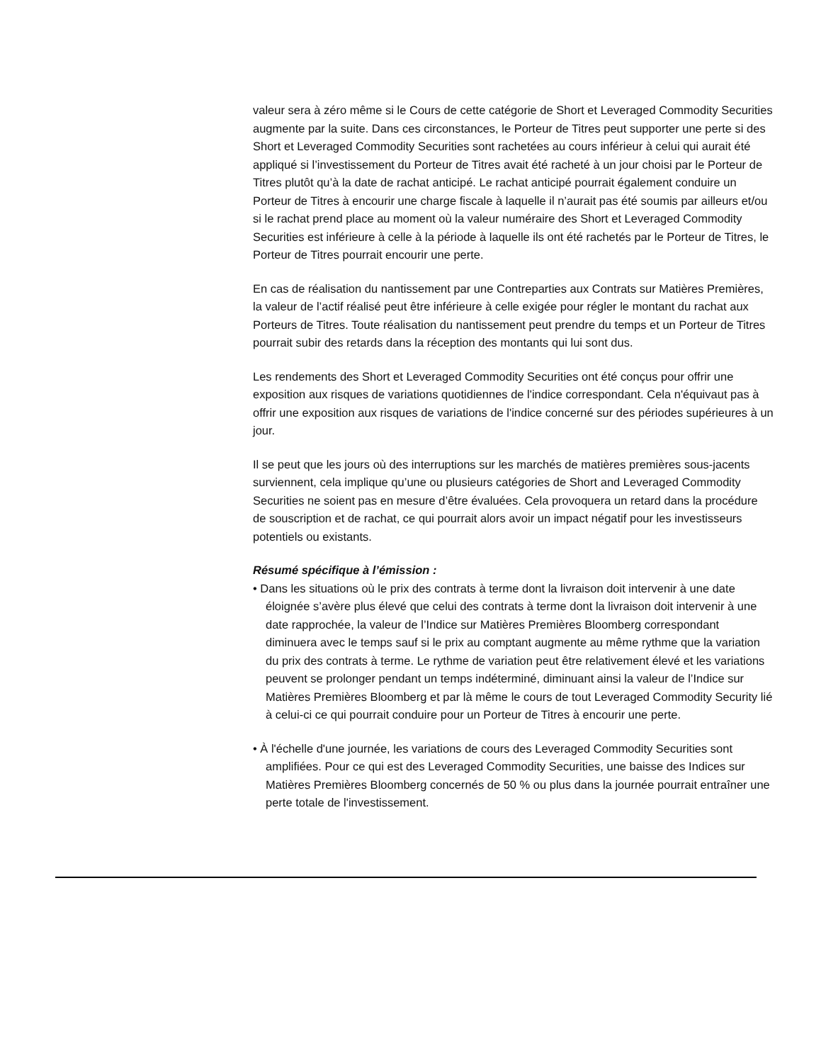valeur sera à zéro même si le Cours de cette catégorie de Short et Leveraged Commodity Securities augmente par la suite. Dans ces circonstances, le Porteur de Titres peut supporter une perte si des Short et Leveraged Commodity Securities sont rachetées au cours inférieur à celui qui aurait été appliqué si l’investissement du Porteur de Titres avait été racheté à un jour choisi par le Porteur de Titres plutôt qu’à la date de rachat anticipé. Le rachat anticipé pourrait également conduire un Porteur de Titres à encourir une charge fiscale à laquelle il n’aurait pas été soumis par ailleurs et/ou si le rachat prend place au moment où la valeur numéraire des Short et Leveraged Commodity Securities est inférieure à celle à la période à laquelle ils ont été rachetés par le Porteur de Titres, le Porteur de Titres pourrait encourir une perte.
En cas de réalisation du nantissement par une Contreparties aux Contrats sur Matières Premières, la valeur de l’actif réalisé peut être inférieure à celle exigée pour régler le montant du rachat aux Porteurs de Titres. Toute réalisation du nantissement peut prendre du temps et un Porteur de Titres pourrait subir des retards dans la réception des montants qui lui sont dus.
Les rendements des Short et Leveraged Commodity Securities ont été conçus pour offrir une exposition aux risques de variations quotidiennes de l'indice correspondant. Cela n'équivaut pas à offrir une exposition aux risques de variations de l'indice concerné sur des périodes supérieures à un jour.
Il se peut que les jours où des interruptions sur les marchés de matières premières sous-jacents surviennent, cela implique qu’une ou plusieurs catégories de Short and Leveraged Commodity Securities ne soient pas en mesure d’être évaluées. Cela provoquera un retard dans la procédure de souscription et de rachat, ce qui pourrait alors avoir un impact négatif pour les investisseurs potentiels ou existants.
Résumé spécifique à l’émission :
• Dans les situations où le prix des contrats à terme dont la livraison doit intervenir à une date éloignée s’avère plus élevé que celui des contrats à terme dont la livraison doit intervenir à une date rapprochée, la valeur de l’Indice sur Matières Premières Bloomberg correspondant diminuera avec le temps sauf si le prix au comptant augmente au même rythme que la variation du prix des contrats à terme. Le rythme de variation peut être relativement élevé et les variations peuvent se prolonger pendant un temps indéterminé, diminuant ainsi la valeur de l’Indice sur Matières Premières Bloomberg et par là même le cours de tout Leveraged Commodity Security lié à celui-ci ce qui pourrait conduire pour un Porteur de Titres à encourir une perte.
• À l'échelle d'une journée, les variations de cours des Leveraged Commodity Securities sont amplifiées. Pour ce qui est des Leveraged Commodity Securities, une baisse des Indices sur Matières Premières Bloomberg concernés de 50 % ou plus dans la journée pourrait entraîner une perte totale de l'investissement.